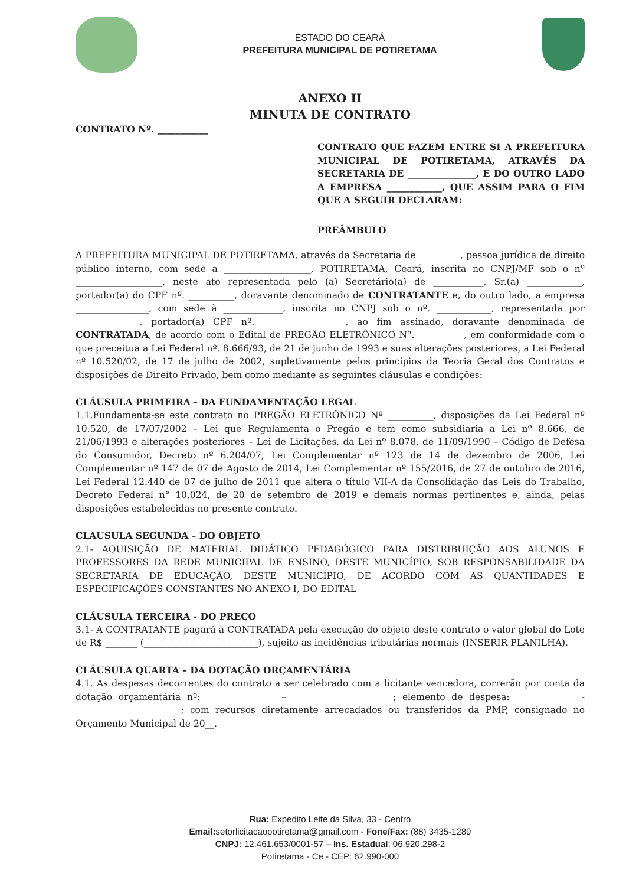ESTADO DO CEARÁ
PREFEITURA MUNICIPAL DE POTIRETAMA
ANEXO II
MINUTA DE CONTRATO
CONTRATO Nº. ___________
CONTRATO QUE FAZEM ENTRE SI A PREFEITURA MUNICIPAL DE POTIRETAMA, ATRAVÉS DA SECRETARIA DE _______________, E DO OUTRO LADO A EMPRESA ____________, QUE ASSIM PARA O FIM QUE A SEGUIR DECLARAM:
PREÂMBULO
A PREFEITURA MUNICIPAL DE POTIRETAMA, através da Secretaria de _________, pessoa jurídica de direito público interno, com sede a ___________________, POTIRETAMA, Ceará, inscrita no CNPJ/MF sob o nº ___________________, neste ato representada pelo (a) Secretário(a) de ___________, Sr.(a) ____________, portador(a) do CPF nº. __________, doravante denominado de CONTRATANTE e, do outro lado, a empresa ________________, com sede à _____________, inscrita no CNPJ sob o nº. ____________, representada por ______________, portador(a) CPF nº. __________________, ao fim assinado, doravante denominada de CONTRATADA, de acordo com o Edital de PREGÃO ELETRÔNICO Nº. __________, em conformidade com o que preceitua a Lei Federal nº. 8.666/93, de 21 de junho de 1993 e suas alterações posteriores, a Lei Federal nº 10.520/02, de 17 de julho de 2002, supletivamente pelos princípios da Teoria Geral dos Contratos e disposições de Direito Privado, bem como mediante as seguintes cláusulas e condições:
CLÁUSULA PRIMEIRA - DA FUNDAMENTAÇÃO LEGAL
1.1.Fundamenta-se este contrato no PREGÃO ELETRÔNICO Nº __________, disposições da Lei Federal nº 10.520, de 17/07/2002 – Lei que Regulamenta o Pregão e tem como subsidiaria a Lei nº 8.666, de 21/06/1993 e alterações posteriores – Lei de Licitações, da Lei nº 8.078, de 11/09/1990 – Código de Defesa do Consumidor, Decreto nº 6.204/07, Lei Complementar nº 123 de 14 de dezembro de 2006, Lei Complementar nº 147 de 07 de Agosto de 2014, Lei Complementar nº 155/2016, de 27 de outubro de 2016, Lei Federal 12.440 de 07 de julho de 2011 que altera o título VII-A da Consolidação das Leis do Trabalho, Decreto Federal n° 10.024, de 20 de setembro de 2019 e demais normas pertinentes e, ainda, pelas disposições estabelecidas no presente contrato.
CLAUSULA SEGUNDA – DO OBJETO
2.1- AQUISIÇÃO DE MATERIAL DIDÁTICO PEDAGÓGICO PARA DISTRIBUIÇÃO AOS ALUNOS E PROFESSORES DA REDE MUNICIPAL DE ENSINO, DESTE MUNICÍPIO, SOB RESPONSABILIDADE DA SECRETARIA DE EDUCAÇÃO, DESTE MUNICÍPIO, DE ACORDO COM AS QUANTIDADES E ESPECIFICAÇÕES CONSTANTES NO ANEXO I, DO EDITAL
CLÁUSULA TERCEIRA - DO PREÇO
3.1- A CONTRATANTE pagará à CONTRATADA pela execução do objeto deste contrato o valor global do Lote de R$ _______ (_________________________), sujeito as incidências tributárias normais (INSERIR PLANILHA).
CLÁUSULA QUARTA – DA DOTAÇÃO ORÇAMENTÁRIA
4.1. As despesas decorrentes do contrato a ser celebrado com a licitante vencedora, correrão por conta da dotação orçamentária nº: _______________ – ______________________; elemento de despesa: _____________ - _______________________; com recursos diretamente arrecadados ou transferidos da PMP, consignado no Orçamento Municipal de 20__.
Rua: Expedito Leite da Silva, 33 - Centro
Email: setorlicitacaopotiretama@gmail.com - Fone/Fax: (88) 3435-1289
CNPJ: 12.461.653/0001-57 – Ins. Estadual: 06.920.298-2
Potiretama - Ce - CEP: 62.990-000